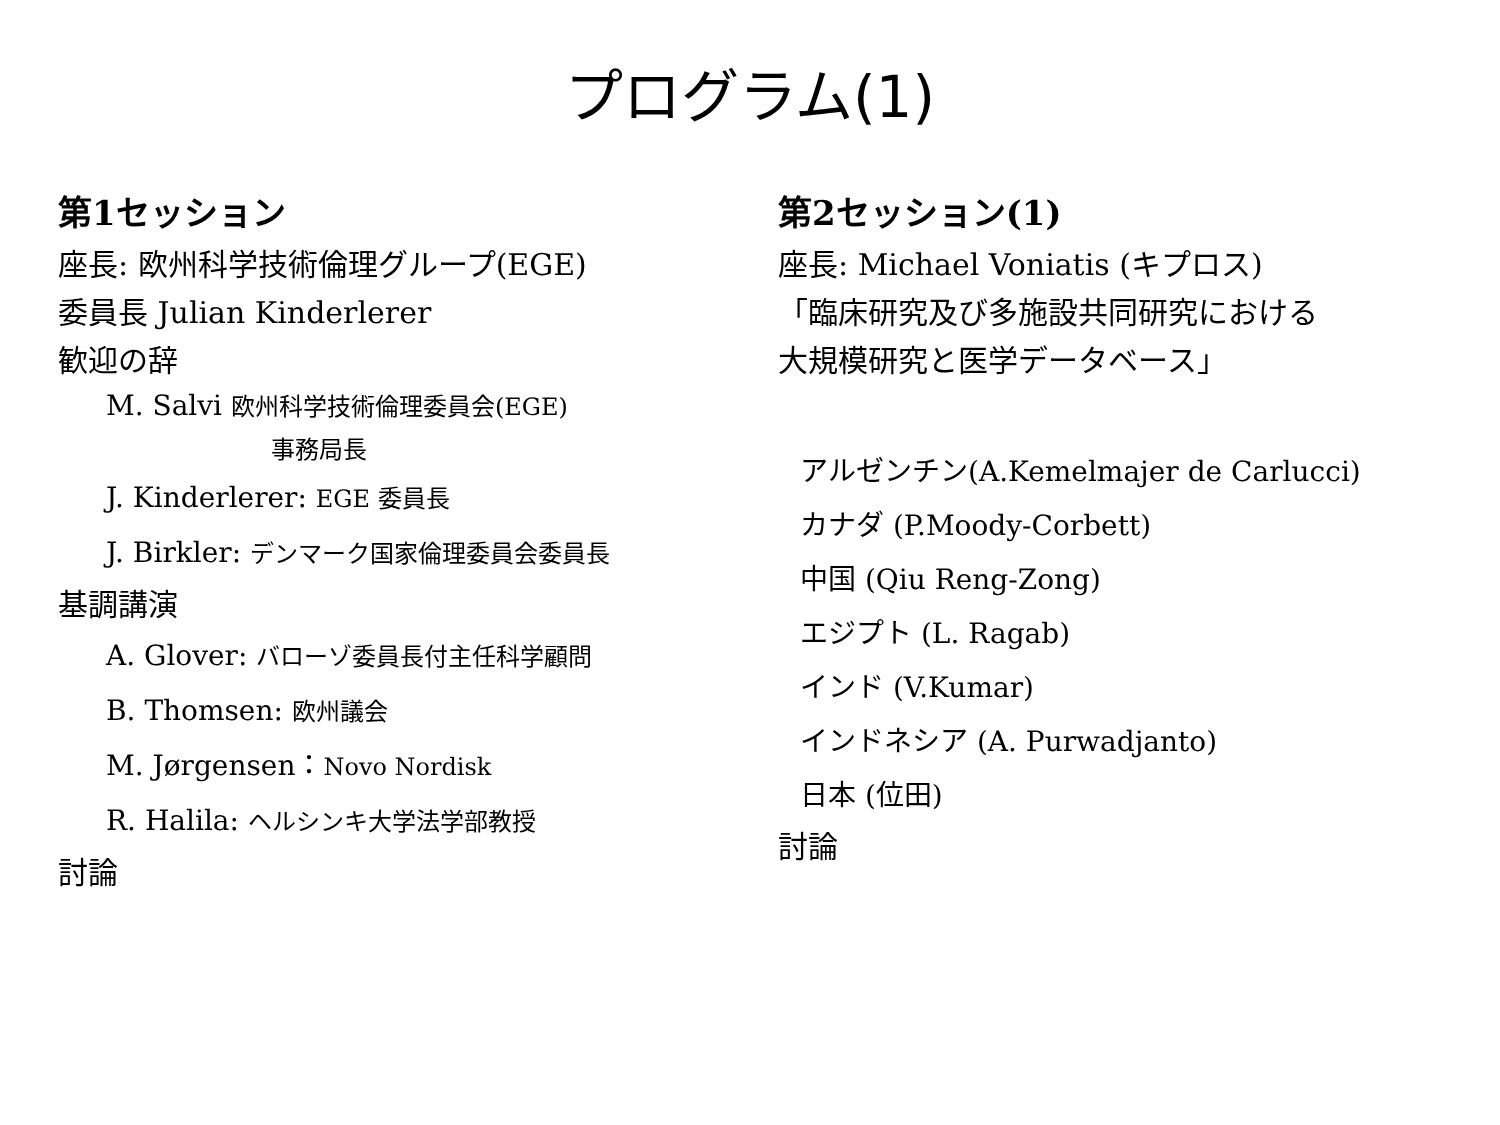プログラム(1)
第1セッション
座長: 欧州科学技術倫理グループ(EGE)
委員長 Julian Kinderlerer
歓迎の辞
M. Salvi 欧州科学技術倫理委員会(EGE)
事務局長
J. Kinderlerer: EGE 委員長
J. Birkler: デンマーク国家倫理委員会委員長
基調講演
A. Glover: バローゾ委員長付主任科学顧問
B. Thomsen: 欧州議会
M. Jørgensen：Novo Nordisk
R. Halila: ヘルシンキ大学法学部教授
討論
第2セッション(1)
座長: Michael Voniatis (キプロス)
「臨床研究及び多施設共同研究における
大規模研究と医学データベース」
アルゼンチン(A.Kemelmajer de Carlucci)
カナダ (P.Moody-Corbett)
中国 (Qiu Reng-Zong)
エジプト (L. Ragab)
インド (V.Kumar)
インドネシア (A. Purwadjanto)
日本 (位田)
討論